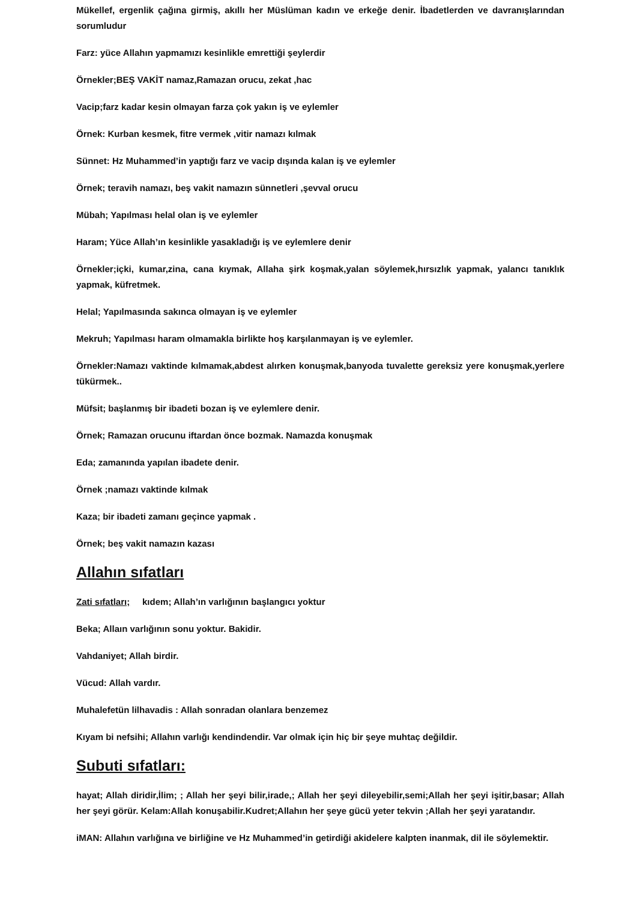Mükellef, ergenlik çağına girmiş, akıllı her Müslüman kadın ve erkeğe denir. İbadetlerden ve davranışlarından sorumludur
Farz: yüce Allahın yapmamızı kesinlikle emrettiği şeylerdir
Örnekler;BEŞ VAKİT namaz,Ramazan orucu, zekat ,hac
Vacip;farz kadar kesin olmayan farza çok yakın iş ve eylemler
Örnek: Kurban kesmek, fitre vermek ,vitir namazı kılmak
Sünnet: Hz Muhammed’in yaptığı farz ve vacip dışında kalan iş ve eylemler
Örnek; teravih namazı, beş vakit namazın sünnetleri ,şevval orucu
Mübah; Yapılması helal olan iş ve eylemler
Haram; Yüce Allah’ın kesinlikle yasakladığı iş ve eylemlere denir
Örnekler;içki, kumar,zina, cana kıymak, Allaha şirk koşmak,yalan söylemek,hırsızlık yapmak, yalancı tanıklık yapmak, küfretmek.
Helal; Yapılmasında sakınca olmayan iş ve eylemler
Mekruh; Yapılması haram olmamakla birlikte hoş karşılanmayan iş ve eylemler.
Örnekler:Namazı vaktinde kılmamak,abdest alırken konuşmak,banyoda tuvalette gereksiz yere konuşmak,yerlere tükürmek..
Müfsit; başlanmış bir ibadeti bozan iş ve eylemlere denir.
Örnek; Ramazan orucunu iftardan önce bozmak. Namazda konuşmak
Eda; zamanında yapılan ibadete denir.
Örnek ;namazı vaktinde kılmak
Kaza; bir ibadeti zamanı geçince yapmak .
Örnek; beş vakit namazın kazası
Allahın sıfatları
Zati sıfatları; kıdem; Allah’ın varlığının başlangıcı yoktur
Beka; Allaın varlığının sonu yoktur. Bakidir.
Vahdaniyet; Allah birdir.
Vücud: Allah vardır.
Muhalefetün lilhavadis : Allah sonradan olanlara benzemez
Kıyam bi nefsihi; Allahın varlığı kendindendir. Var olmak için hiç bir şeye muhtaç değildir.
Subuti sıfatları:
hayat; Allah diridir,İlim; ; Allah her şeyi bilir,irade,; Allah her şeyi dileyebilir,semi;Allah her şeyi işitir,basar; Allah her şeyi görür. Kelam:Allah konuşabilir.Kudret;Allahın her şeye gücü yeter tekvin ;Allah her şeyi yaratandır.
iMAN: Allahın varlığına ve birliğine ve Hz Muhammed’in getirdiği akidelere kalpten inanmak, dil ile söylemektir.